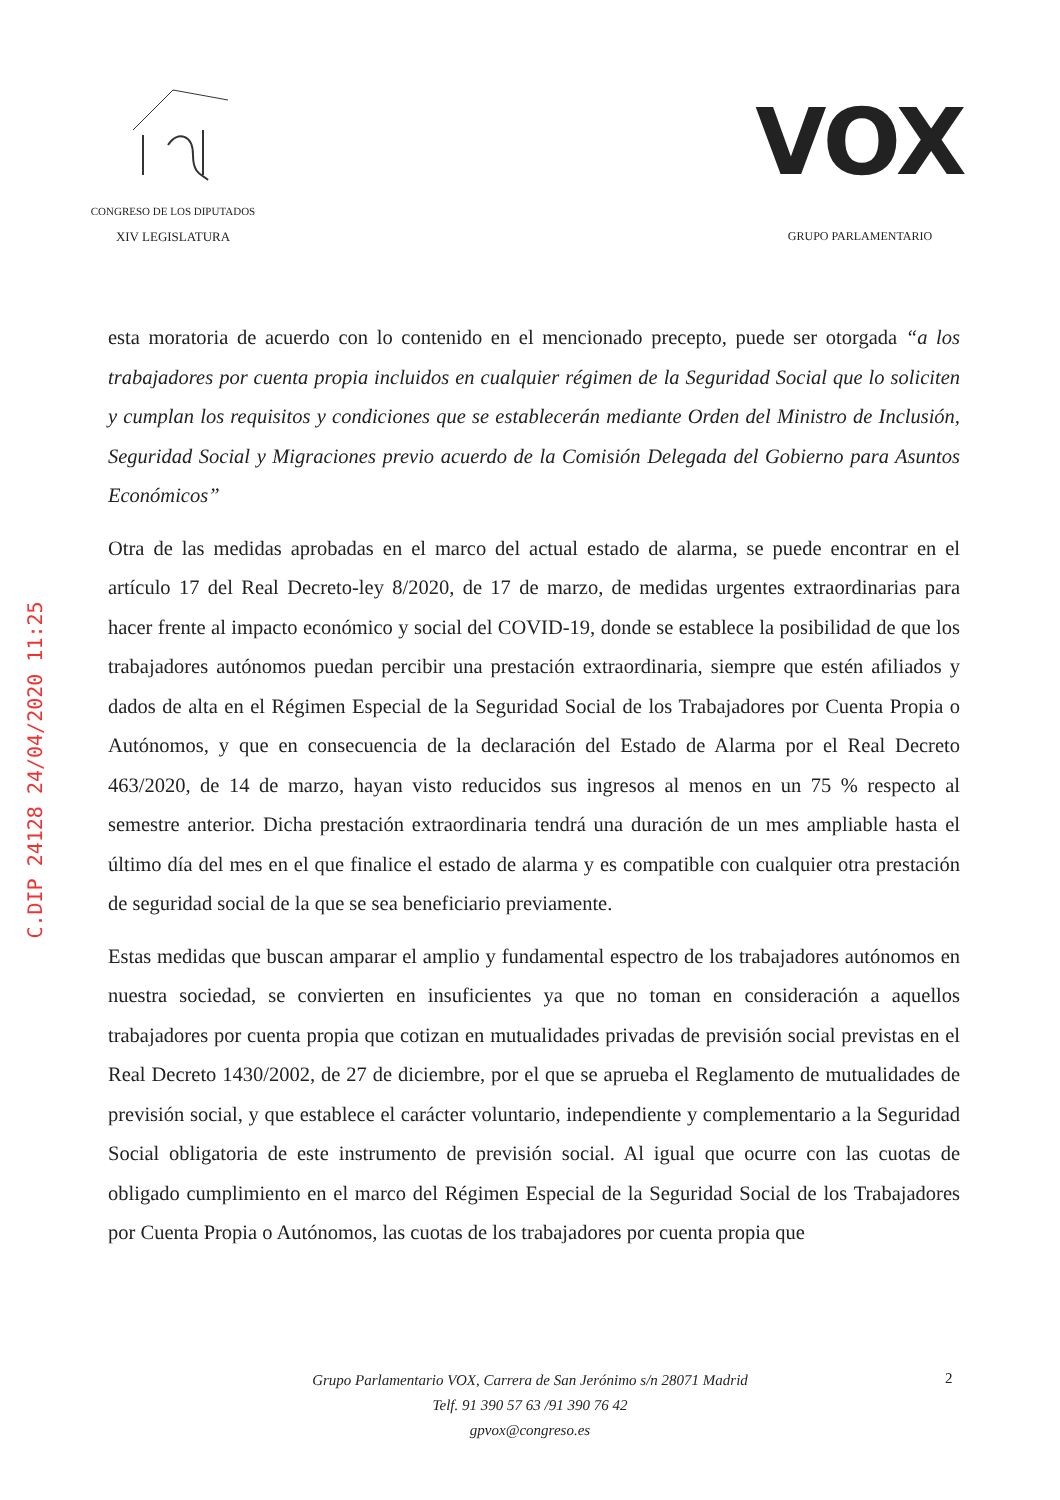CONGRESO DE LOS DIPUTADOS
XIV LEGISLATURA
VOX
GRUPO PARLAMENTARIO
C.DIP 24128 24/04/2020 11:25
esta moratoria de acuerdo con lo contenido en el mencionado precepto, puede ser otorgada “a los trabajadores por cuenta propia incluidos en cualquier régimen de la Seguridad Social que lo soliciten y cumplan los requisitos y condiciones que se establecerán mediante Orden del Ministro de Inclusión, Seguridad Social y Migraciones previo acuerdo de la Comisión Delegada del Gobierno para Asuntos Económicos”
Otra de las medidas aprobadas en el marco del actual estado de alarma, se puede encontrar en el artículo 17 del Real Decreto-ley 8/2020, de 17 de marzo, de medidas urgentes extraordinarias para hacer frente al impacto económico y social del COVID-19, donde se establece la posibilidad de que los trabajadores autónomos puedan percibir una prestación extraordinaria, siempre que estén afiliados y dados de alta en el Régimen Especial de la Seguridad Social de los Trabajadores por Cuenta Propia o Autónomos, y que en consecuencia de la declaración del Estado de Alarma por el Real Decreto 463/2020, de 14 de marzo, hayan visto reducidos sus ingresos al menos en un 75 % respecto al semestre anterior. Dicha prestación extraordinaria tendrá una duración de un mes ampliable hasta el último día del mes en el que finalice el estado de alarma y es compatible con cualquier otra prestación de seguridad social de la que se sea beneficiario previamente.
Estas medidas que buscan amparar el amplio y fundamental espectro de los trabajadores autónomos en nuestra sociedad, se convierten en insuficientes ya que no toman en consideración a aquellos trabajadores por cuenta propia que cotizan en mutualidades privadas de previsión social previstas en el Real Decreto 1430/2002, de 27 de diciembre, por el que se aprueba el Reglamento de mutualidades de previsión social, y que establece el carácter voluntario, independiente y complementario a la Seguridad Social obligatoria de este instrumento de previsión social. Al igual que ocurre con las cuotas de obligado cumplimiento en el marco del Régimen Especial de la Seguridad Social de los Trabajadores por Cuenta Propia o Autónomos, las cuotas de los trabajadores por cuenta propia que
Grupo Parlamentario VOX, Carrera de San Jerónimo s/n 28071 Madrid
Telf. 91 390 57 63 /91 390 76 42
gpvox@congreso.es
2